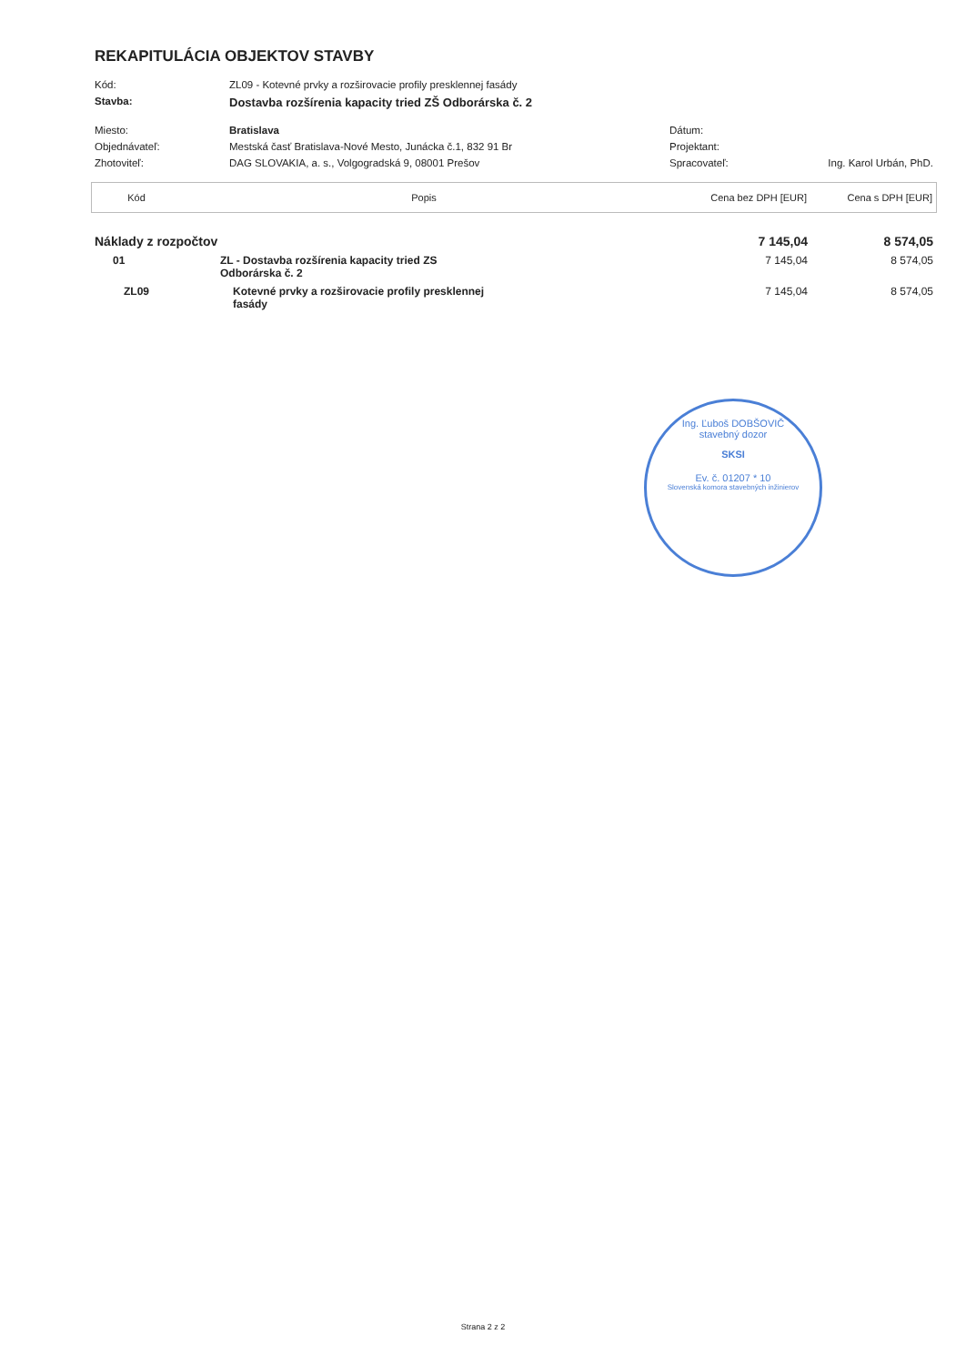REKAPITULÁCIA OBJEKTOV STAVBY
| Kód: | ZL09 - Kotevné prvky a rozširovacie profily presklennej fasády | | |
| Stavba: | Dostavba rozšírenia kapacity tried ZŠ Odborárska č. 2 | | |
| Miesto: | Bratislava | Dátum: | |
| Objednávateľ: | Mestská časť Bratislava-Nové Mesto, Junácka č.1, 832 91 Br | Projektant: | |
| Zhotoviteľ: | DAG SLOVAKIA, a. s., Volgogradská 9, 08001 Prešov | Spracovateľ: | Ing. Karol Urbán, PhD. |
| Kód | Popis | Cena bez DPH [EUR] | Cena s DPH [EUR] |
| --- | --- | --- | --- |
| Náklady z rozpočtov | | 7 145,04 | 8 574,05 |
| 01 | ZL - Dostavba rozšírenia kapacity tried ZS Odborárska č. 2 | 7 145,04 | 8 574,05 |
| ZL09 | Kotevné prvky a rozširovacie profily presklennej fasády | 7 145,04 | 8 574,05 |
Ing. Ľuboš DOBŠOVIČ
stavebný dozor
SKSI
Ev. č. 01207 * 10
Slovenská komora stavebných inžinierov
Strana 2 z 2